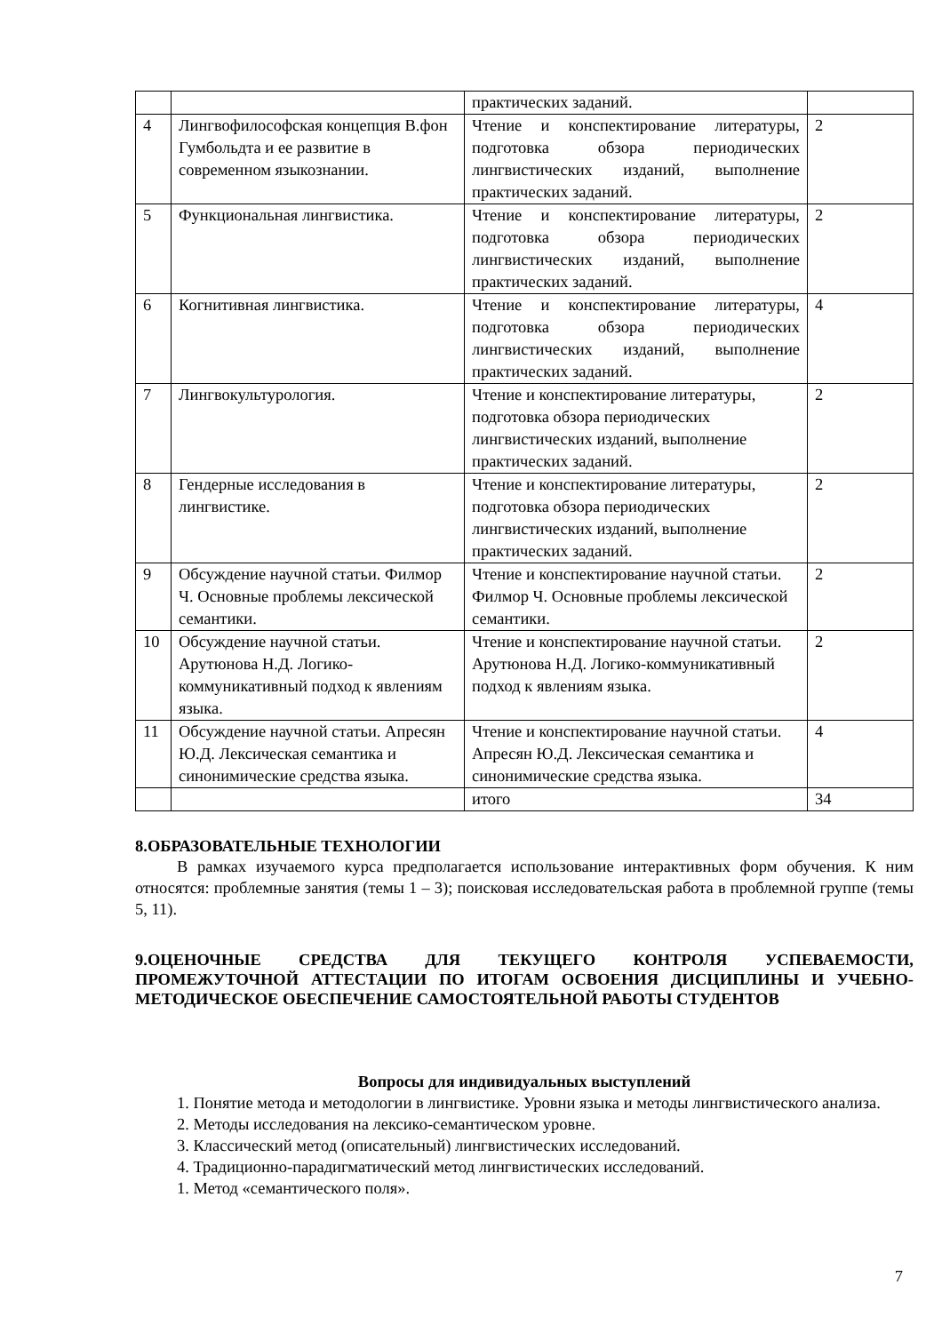| | | практических заданий. | |
| 4 | Лингвофилософская концепция В.фон Гумбольдта и ее развитие в современном языкознании. | Чтение и конспектирование литературы, подготовка обзора периодических лингвистических изданий, выполнение практических заданий. | 2 |
| 5 | Функциональная лингвистика. | Чтение и конспектирование литературы, подготовка обзора периодических лингвистических изданий, выполнение практических заданий. | 2 |
| 6 | Когнитивная лингвистика. | Чтение и конспектирование литературы, подготовка обзора периодических лингвистических изданий, выполнение практических заданий. | 4 |
| 7 | Лингвокультурология. | Чтение и конспектирование литературы, подготовка обзора периодических лингвистических изданий, выполнение практических заданий. | 2 |
| 8 | Гендерные исследования в лингвистике. | Чтение и конспектирование литературы, подготовка обзора периодических лингвистических изданий, выполнение практических заданий. | 2 |
| 9 | Обсуждение научной статьи. Филмор Ч. Основные проблемы лексической семантики. | Чтение и конспектирование научной статьи. Филмор Ч. Основные проблемы лексической семантики. | 2 |
| 10 | Обсуждение научной статьи. Арутюнова Н.Д. Логико-коммуникативный подход к явлениям языка. | Чтение и конспектирование научной статьи. Арутюнова Н.Д. Логико-коммуникативный подход к явлениям языка. | 2 |
| 11 | Обсуждение научной статьи. Апресян Ю.Д. Лексическая семантика и синонимические средства языка. | Чтение и конспектирование научной статьи. Апресян Ю.Д. Лексическая семантика и синонимические средства языка. | 4 |
| | | итого | 34 |
8.ОБРАЗОВАТЕЛЬНЫЕ ТЕХНОЛОГИИ
В рамках изучаемого курса предполагается использование интерактивных форм обучения. К ним относятся: проблемные занятия (темы 1 – 3); поисковая исследовательская работа в проблемной группе (темы 5, 11).
9.ОЦЕНОЧНЫЕ СРЕДСТВА ДЛЯ ТЕКУЩЕГО КОНТРОЛЯ УСПЕВАЕМОСТИ, ПРОМЕЖУТОЧНОЙ АТТЕСТАЦИИ ПО ИТОГАМ ОСВОЕНИЯ ДИСЦИПЛИНЫ И УЧЕБНО-МЕТОДИЧЕСКОЕ ОБЕСПЕЧЕНИЕ САМОСТОЯТЕЛЬНОЙ РАБОТЫ СТУДЕНТОВ
Вопросы для индивидуальных выступлений
1. Понятие метода и методологии в лингвистике. Уровни языка и методы лингвистического анализа.
2. Методы исследования на лексико-семантическом уровне.
3. Классический метод (описательный) лингвистических исследований.
4. Традиционно-парадигматический метод лингвистических исследований.
1. Метод «семантического поля».
7